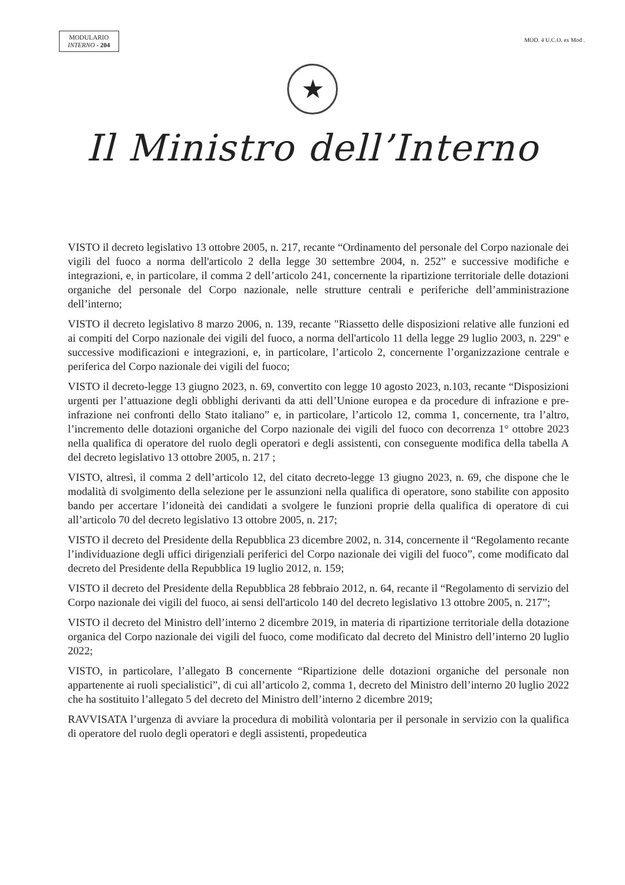MODULARIO
INTERNO - 204
MOD. 4 U.C.O. ex Mod .
★
Il Ministro dell’Interno
VISTO il decreto legislativo 13 ottobre 2005, n. 217, recante “Ordinamento del personale del Corpo nazionale dei vigili del fuoco a norma dell'articolo 2 della legge 30 settembre 2004, n. 252” e successive modifiche e integrazioni, e, in particolare, il comma 2 dell’articolo 241, concernente la ripartizione territoriale delle dotazioni organiche del personale del Corpo nazionale, nelle strutture centrali e periferiche dell’amministrazione dell’interno;
VISTO il decreto legislativo 8 marzo 2006, n. 139, recante "Riassetto delle disposizioni relative alle funzioni ed ai compiti del Corpo nazionale dei vigili del fuoco, a norma dell'articolo 11 della legge 29 luglio 2003, n. 229" e successive modificazioni e integrazioni, e, in particolare, l’articolo 2, concernente l’organizzazione centrale e periferica del Corpo nazionale dei vigili del fuoco;
VISTO il decreto-legge 13 giugno 2023, n. 69, convertito con legge 10 agosto 2023, n.103, recante “Disposizioni urgenti per l’attuazione degli obblighi derivanti da atti dell’Unione europea e da procedure di infrazione e pre-infrazione nei confronti dello Stato italiano” e, in particolare, l’articolo 12, comma 1, concernente, tra l’altro, l’incremento delle dotazioni organiche del Corpo nazionale dei vigili del fuoco con decorrenza 1° ottobre 2023 nella qualifica di operatore del ruolo degli operatori e degli assistenti, con conseguente modifica della tabella A del decreto legislativo 13 ottobre 2005, n. 217 ;
VISTO, altresì, il comma 2 dell’articolo 12, del citato decreto-legge 13 giugno 2023, n. 69, che dispone che le modalità di svolgimento della selezione per le assunzioni nella qualifica di operatore, sono stabilite con apposito bando per accertare l’idoneità dei candidati a svolgere le funzioni proprie della qualifica di operatore di cui all’articolo 70 del decreto legislativo 13 ottobre 2005, n. 217;
VISTO il decreto del Presidente della Repubblica 23 dicembre 2002, n. 314, concernente il “Regolamento recante l’individuazione degli uffici dirigenziali periferici del Corpo nazionale dei vigili del fuoco”, come modificato dal decreto del Presidente della Repubblica 19 luglio 2012, n. 159;
VISTO il decreto del Presidente della Repubblica 28 febbraio 2012, n. 64, recante il “Regolamento di servizio del Corpo nazionale dei vigili del fuoco, ai sensi dell'articolo 140 del decreto legislativo 13 ottobre 2005, n. 217”;
VISTO il decreto del Ministro dell’interno 2 dicembre 2019, in materia di ripartizione territoriale della dotazione organica del Corpo nazionale dei vigili del fuoco, come modificato dal decreto del Ministro dell’interno 20 luglio 2022;
VISTO, in particolare, l’allegato B concernente “Ripartizione delle dotazioni organiche del personale non appartenente ai ruoli specialistici”, di cui all’articolo 2, comma 1, decreto del Ministro dell’interno 20 luglio 2022 che ha sostituito l’allegato 5 del decreto del Ministro dell’interno 2 dicembre 2019;
RAVVISATA l’urgenza di avviare la procedura di mobilità volontaria per il personale in servizio con la qualifica di operatore del ruolo degli operatori e degli assistenti, propedeutica